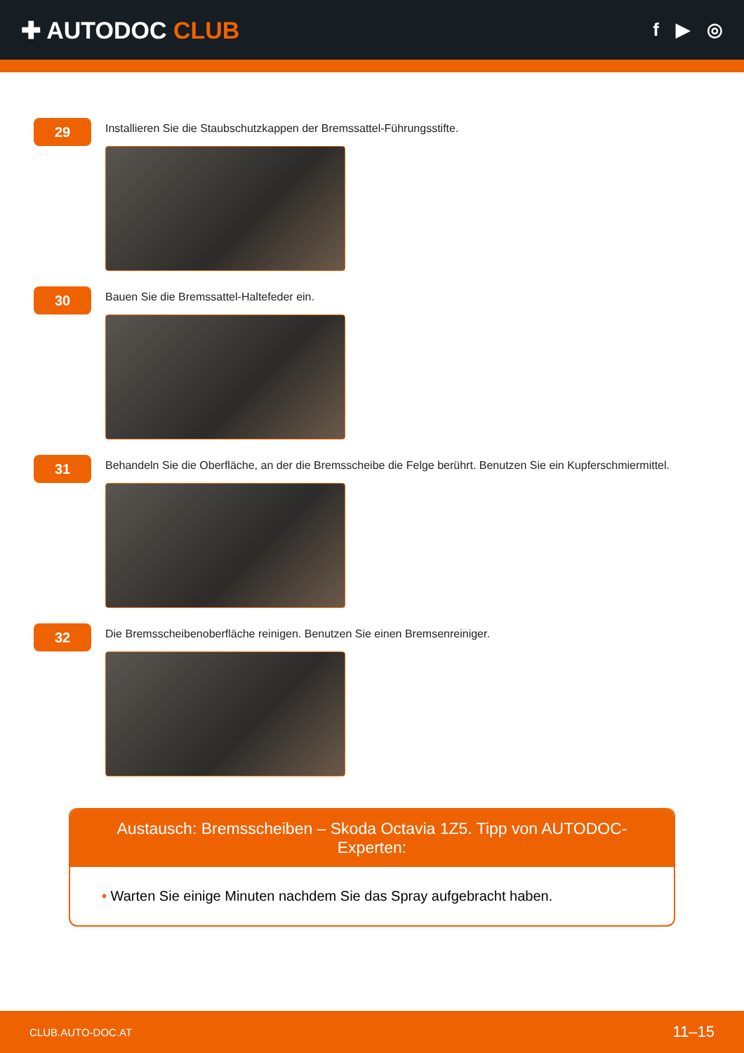✚ AUTODOC CLUB
f ▶ ◎
29
Installieren Sie die Staubschutzkappen der Bremssattel-Führungsstifte.
30
Bauen Sie die Bremssattel-Haltefeder ein.
31
Behandeln Sie die Oberfläche, an der die Bremsscheibe die Felge berührt. Benutzen Sie ein Kupferschmiermittel.
32
Die Bremsscheibenoberfläche reinigen. Benutzen Sie einen Bremsenreiniger.
Austausch: Bremsscheiben – Skoda Octavia 1Z5. Tipp von AUTODOC-Experten:
• Warten Sie einige Minuten nachdem Sie das Spray aufgebracht haben.
CLUB.AUTO-DOC.AT 11–15